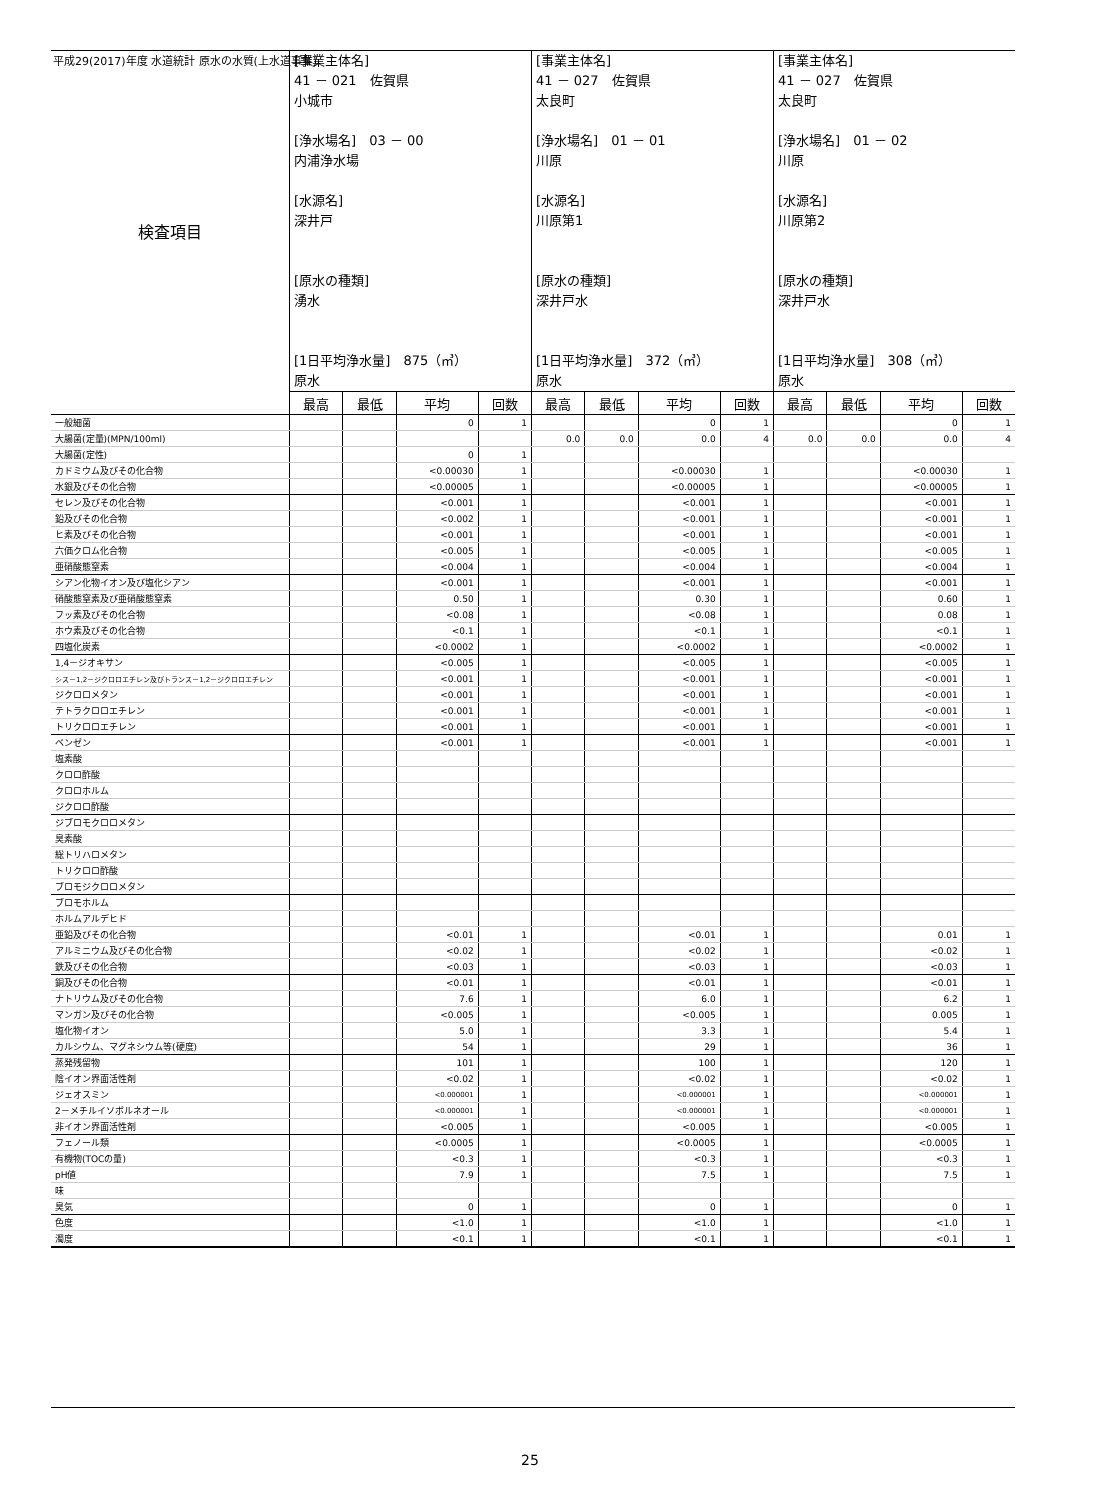平成29(2017)年度 水道統計 原水の水質(上水道事業)
| 検査項目 | [事業主体名] 41 － 021 佐賀県 小城市 [浄水場名] 03 － 00 内浦浄水場 [水源名] 深井戸 [原水の種類] 湧水 [1日平均浄水量] 875（㎥） 原水 | | | | [事業主体名] 41 － 027 佐賀県 太良町 [浄水場名] 01 － 01 川原 [水源名] 川原第1 [原水の種類] 深井戸水 [1日平均浄水量] 372（㎥） 原水 | | | | [事業主体名] 41 － 027 佐賀県 太良町 [浄水場名] 01 － 02 川原 [水源名] 川原第2 [原水の種類] 深井戸水 [1日平均浄水量] 308（㎥） 原水 | | | |
| | 最高 | 最低 | 平均 | 回数 | 最高 | 最低 | 平均 | 回数 | 最高 | 最低 | 平均 | 回数 |
| 一般細菌 | | | 0 | 1 | | | 0 | 1 | | | 0 | 1 |
| 大腸菌(定量)(MPN/100ml) | | | | | 0.0 | 0.0 | 0.0 | 4 | 0.0 | 0.0 | 0.0 | 4 |
| 大腸菌(定性) | | | 0 | 1 | | | | | | | | |
| カドミウム及びその化合物 | | | <0.00030 | 1 | | | <0.00030 | 1 | | | <0.00030 | 1 |
| 水銀及びその化合物 | | | <0.00005 | 1 | | | <0.00005 | 1 | | | <0.00005 | 1 |
| セレン及びその化合物 | | | <0.001 | 1 | | | <0.001 | 1 | | | <0.001 | 1 |
| 鉛及びその化合物 | | | <0.002 | 1 | | | <0.001 | 1 | | | <0.001 | 1 |
| ヒ素及びその化合物 | | | <0.001 | 1 | | | <0.001 | 1 | | | <0.001 | 1 |
| 六価クロム化合物 | | | <0.005 | 1 | | | <0.005 | 1 | | | <0.005 | 1 |
| 亜硝酸態窒素 | | | <0.004 | 1 | | | <0.004 | 1 | | | <0.004 | 1 |
| シアン化物イオン及び塩化シアン | | | <0.001 | 1 | | | <0.001 | 1 | | | <0.001 | 1 |
| 硝酸態窒素及び亜硝酸態窒素 | | | 0.50 | 1 | | | 0.30 | 1 | | | 0.60 | 1 |
| フッ素及びその化合物 | | | <0.08 | 1 | | | <0.08 | 1 | | | 0.08 | 1 |
| ホウ素及びその化合物 | | | <0.1 | 1 | | | <0.1 | 1 | | | <0.1 | 1 |
| 四塩化炭素 | | | <0.0002 | 1 | | | <0.0002 | 1 | | | <0.0002 | 1 |
| 1,4－ジオキサン | | | <0.005 | 1 | | | <0.005 | 1 | | | <0.005 | 1 |
| シス－1,2－ジクロロエチレン及びトランス－1,2－ジクロロエチレン | | | <0.001 | 1 | | | <0.001 | 1 | | | <0.001 | 1 |
| ジクロロメタン | | | <0.001 | 1 | | | <0.001 | 1 | | | <0.001 | 1 |
| テトラクロロエチレン | | | <0.001 | 1 | | | <0.001 | 1 | | | <0.001 | 1 |
| トリクロロエチレン | | | <0.001 | 1 | | | <0.001 | 1 | | | <0.001 | 1 |
| ベンゼン | | | <0.001 | 1 | | | <0.001 | 1 | | | <0.001 | 1 |
| 塩素酸 | | | | | | | | | | | | |
| クロロ酢酸 | | | | | | | | | | | | |
| クロロホルム | | | | | | | | | | | | |
| ジクロロ酢酸 | | | | | | | | | | | | |
| ジブロモクロロメタン | | | | | | | | | | | | |
| 臭素酸 | | | | | | | | | | | | |
| 総トリハロメタン | | | | | | | | | | | | |
| トリクロロ酢酸 | | | | | | | | | | | | |
| ブロモジクロロメタン | | | | | | | | | | | | |
| ブロモホルム | | | | | | | | | | | | |
| ホルムアルデヒド | | | | | | | | | | | | |
| 亜鉛及びその化合物 | | | <0.01 | 1 | | | <0.01 | 1 | | | 0.01 | 1 |
| アルミニウム及びその化合物 | | | <0.02 | 1 | | | <0.02 | 1 | | | <0.02 | 1 |
| 鉄及びその化合物 | | | <0.03 | 1 | | | <0.03 | 1 | | | <0.03 | 1 |
| 銅及びその化合物 | | | <0.01 | 1 | | | <0.01 | 1 | | | <0.01 | 1 |
| ナトリウム及びその化合物 | | | 7.6 | 1 | | | 6.0 | 1 | | | 6.2 | 1 |
| マンガン及びその化合物 | | | <0.005 | 1 | | | <0.005 | 1 | | | 0.005 | 1 |
| 塩化物イオン | | | 5.0 | 1 | | | 3.3 | 1 | | | 5.4 | 1 |
| カルシウム、マグネシウム等(硬度) | | | 54 | 1 | | | 29 | 1 | | | 36 | 1 |
| 蒸発残留物 | | | 101 | 1 | | | 100 | 1 | | | 120 | 1 |
| 陰イオン界面活性剤 | | | <0.02 | 1 | | | <0.02 | 1 | | | <0.02 | 1 |
| ジェオスミン | | | <0.000001 | 1 | | | <0.000001 | 1 | | | <0.000001 | 1 |
| 2－メチルイソボルネオール | | | <0.000001 | 1 | | | <0.000001 | 1 | | | <0.000001 | 1 |
| 非イオン界面活性剤 | | | <0.005 | 1 | | | <0.005 | 1 | | | <0.005 | 1 |
| フェノール類 | | | <0.0005 | 1 | | | <0.0005 | 1 | | | <0.0005 | 1 |
| 有機物(TOCの量) | | | <0.3 | 1 | | | <0.3 | 1 | | | <0.3 | 1 |
| pH値 | | | 7.9 | 1 | | | 7.5 | 1 | | | 7.5 | 1 |
| 味 | | | | | | | | | | | | |
| 臭気 | | | 0 | 1 | | | 0 | 1 | | | 0 | 1 |
| 色度 | | | <1.0 | 1 | | | <1.0 | 1 | | | <1.0 | 1 |
| 濁度 | | | <0.1 | 1 | | | <0.1 | 1 | | | <0.1 | 1 |
25